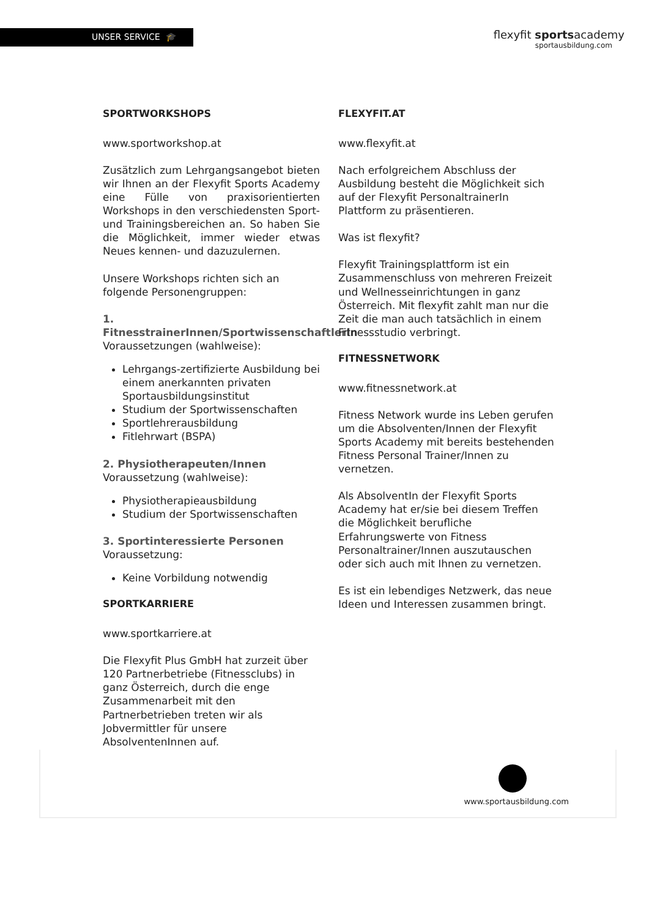UNSER SERVICE 🎓
flexyfit sportsacademy
sportausbildung.com
SPORTWORKSHOPS
www.sportworkshop.at
Zusätzlich zum Lehrgangsangebot bieten wir Ihnen an der Flexyfit Sports Academy eine Fülle von praxisorientierten Workshops in den verschiedensten Sport- und Trainingsbereichen an. So haben Sie die Möglichkeit, immer wieder etwas Neues kennen- und dazuzulernen.
Unsere Workshops richten sich an folgende Personengruppen:
1. FitnesstrainerInnen/Sportwissenschaftlerln
Voraussetzungen (wahlweise):
Lehrgangs-zertifizierte Ausbildung bei einem anerkannten privaten Sportausbildungsinstitut
Studium der Sportwissenschaften
Sportlehrerausbildung
Fitlehrwart (BSPA)
2. Physiotherapeuten/Innen
Voraussetzung (wahlweise):
Physiotherapieausbildung
Studium der Sportwissenschaften
3. Sportinteressierte Personen
Voraussetzung:
Keine Vorbildung notwendig
SPORTKARRIERE
www.sportkarriere.at
Die Flexyfit Plus GmbH hat zurzeit über 120 Partnerbetriebe (Fitnessclubs) in ganz Österreich, durch die enge Zusammenarbeit mit den Partnerbetrieben treten wir als Jobvermittler für unsere AbsolventenInnen auf.
FLEXYFIT.AT
www.flexyfit.at
Nach erfolgreichem Abschluss der Ausbildung besteht die Möglichkeit sich auf der Flexyfit PersonaltrainerIn Plattform zu präsentieren.
Was ist flexyfit?
Flexyfit Trainingsplattform ist ein Zusammenschluss von mehreren Freizeit und Wellnesseinrichtungen in ganz Österreich. Mit flexyfit zahlt man nur die Zeit die man auch tatsächlich in einem Fitnessstudio verbringt.
FITNESSNETWORK
www.fitnessnetwork.at
Fitness Network wurde ins Leben gerufen um die Absolventen/Innen der Flexyfit Sports Academy mit bereits bestehenden Fitness Personal Trainer/Innen zu vernetzen.
Als AbsolventIn der Flexyfit Sports Academy hat er/sie bei diesem Treffen die Möglichkeit berufliche Erfahrungswerte von Fitness Personaltrainer/Innen auszutauschen oder sich auch mit Ihnen zu vernetzen.
Es ist ein lebendiges Netzwerk, das neue Ideen und Interessen zusammen bringt.
www.sportausbildung.com